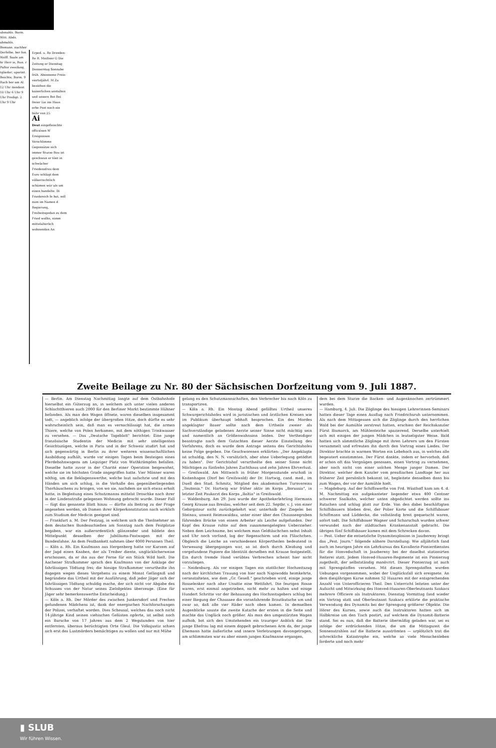ubmahls. Borm. Witt. Abds. abmahls. Bemann. nachher Derfelbe. ber fon. Wolff. Saale am hr Herr ie, Run. r Paftor zweifang. tglieder; uperint. Beichte; Borm. 9 Rach ber am Al. 12 Uhr itendent 10 Uhr 6 Uhr 9 Uhr Predigt: 2 Uhr 9 Uhr
Erped. u. Re Dresden-Re R. Meißner G Die Zeitung er Dienstag Donnerstag Sonnabe früh. Abonneme Preis: vierteljährl. M Zu beziehen die kaiserlichen anstalten und unsere Bot Bei freier Lie ins Haus erhe Post noch ein bühr von 25
Ai
Deut eingefleischte officiösen W Ereignissen Verschlimme Gegensätze sich immer Sturze Bou ist geschwun er tönt in schwächer Friedensfreu dem Euro schlägt dem völkerrechtlich schämen wür als um einen handelte. Di Frankreich fe hat, soll num im Namen d Regierung, Freiheitsgedan zu dem Fried wollte, nimm mittelalterlich wohnenden An
Zweite Beilage zu Nr. 80 der Sächsischen Dorfzeitung vom 9. Juli 1887.
— Berlin. Am Dienstag Nachmittag langte auf dem Ostbahnhofe hierselbst ein Güterzug an, in welchem sich unter vielen anderen Schlachtthieren auch 2000 für den Berliner Markt bestimmte Hühner befanden. Als man den Wagen öffnete, waren dieselben insgesammt todt, — angeblich infolge der übergroßen Hitze, doch dürfte es sehr wahrscheinlich sein, daß man es vernachlässigt hat, die armen Thiere, welche von Polen herkamen, mit dem nöthigen Trinkwasser zu versehen. — Das „Deutsche Tageblatt" berichtet: Eine junge französische Studentin der Medicin mit sehr intelligenten Gesichtszügen, welche in Paris und in der Schweiz studirt hat und sich gegenwärtig in Berlin zu ihrer weiteren wissenschaftlichen Ausbildung aufhält, wurde vor einigen Tagen beim Besteigen eines Pferdebahnwagens am Leipziger Platz von Wuthkrämpfen befallen. Dieselbe hatte zuvor in der Charité einer Operation beigewohnt, welche sie im höchsten Grade angegriffen hatte. Vier Männer waren nöthig, um die Beklagenswerthe, welche laut aufschrie und mit den Händen um sich schlug, in die Vorhalle des gegenüberliegenden Thorhäuschens zu bringen, von wo sie, nachdem sie sich etwas erholt hatte, in Begleitung eines Schutzmanns mittelst Droschke nach ihrer in der Lindenstraße gelegenen Wohnung gebracht wurde. Dieser Fall — fügt das genannte Blatt hinzu — dürfte als Beitrag zu der Frage angesehen werden, ob Damen ihrer Körperkonstitution nach wirklich zum Studium der Medicin geeignet sind.
— Frankfurt a. M. Der Festzug, in welchem sich die Theilnehmer an dem deutschen Bundesschießen am Sonntag nach dem Festplatze begaben, war ein außerordentlich glänzender und bildete den Mittelpunkt desselben der Jubiläums-Festwagen mit der Bundesfahne. An dem Festbankett nahmen über 4000 Personen Theil.
— Köln a. Rh. Ein Kaufmann aus Hergenberg hatte vor Kurzem auf der Jagd einen Knaben, der als Treiber diente, unglücklicherweise erschossen, da er ihn aus der Ferne für ein Stück Wild hielt. Die Aachener Strafkammer sprach den Kaufmann von der Anklage der fahrlässigen Tödtung frei; die hiesige Strafkammer verurtheilte ihn dagegen wegen dieses Vergehens zu einem Monat Gefängniß und begründete das Urtheil mit der Ausführung, daß jeder Jäger sich der fahrlässigen Tödtung schuldig mache, der sich nicht vor Abgabe des Schusses von der Natur seines Zielobjektes überzeuge. (Eine für Jäger sehr bemerkenswerthe Entscheidung.)
— Köln a. Rh. Der Mörder des zwischen Junkersdorf und Frechen gefundenen Mädchens ist, dank der energischen Nachforschungen der Polizei, verhaftet worden. Dies Scheusal, welches das noch nicht 14-jährige Kind seinen viehischen Gelüsten opferte, ist selbst noch ein Bursche von 17 Jahren aus dem 2 Wegstunden von hier entfernten, überaus berüchtigten Orte Gleul. Die Volksjustiz schien sich erst des Lustmörders bemächtigen zu wollen und nur mit Mühe
gelang es den Schutzmannschaften, den Verbrecher bis nach Köln zu transportiren.
— Köln a. Rh. Ein Montag Abend gefälltes Urtheil unseres Schwurgerichtshofes wird in juristischen und ärztlichen Kreisen wie im Publikum überhaupt lebhaft besprochen. Ein des Mordes angeklagter Bauer sollte nach dem Urtheile zweier als Sachverständige geladenen Aerzte seiner Sinne nicht mächtig sein und namentlich an Größenwahnsinn leiden. Der Vertheidiger beantragte nach dem Gutachten dieser Aerzte Einstellung des Verfahrens, doch es wurde dem Antrage seitens des Gerichtshofes keine Folge gegeben. Die Geschworenen erklärten: „Der Angeklagte ist schuldig, den N. N. vorsätzlich, aber ohne Ueberlegung getödtet zu haben". Der Gerichtshof verurtheilte den seiner Sinne nicht Mächtigen zu fünfzehn Jahren Zuchthaus und zehn Jahren Ehrverlust.
— Greifswald. Am Mittwoch in früher Morgenstunde erschoß in Koitenhagen (Dorf bei Greifswald) der Dr. Hartwig, cand. med., im Duell den Stud. Schmitz, Mitglied des akademischen Turnvereins „Teutonia." Dr. Hartwig war früher aktiv im Korps „Borussia", in letzter Zeit Paukarzt des Korps „Baltia" in Greifswald.
— Waldenburg. Am 29. Juni wurde der Apothekerlehrling Hermann Georg Krause aus Breslau, welcher seit dem 22. Septbr. v. J. von einer Gebirgstour nicht zurückgekehrt war, unterhalb der Ziegelei bei Steinau, unweit Reimswaldau, unter einer über den Chausseegraben führenden Brücke von einem Arbeiter als Leiche aufgefunden. Der Kopf des Krause ruhte auf dem zusammengelegten Ueberzieher. Neben dem Leichname, bei welchem man Geldtäschchen nebst Inhalt und Uhr noch vorfand, lag der Regenschirm und ein Fläschchen. Obgleich die Leiche an verschiedenen Körpertheilen bedeutend in Verwesung übergegangen war, so ist doch durch Kleidung und vorgefundene Papiere die Identität derselben mit Krause festgestellt. Ein durch fremde Hand verübtes Verbrechen scheint hier nicht vorzuliegen.
— Neidenburg. Als vor einigen Tagen ein stattlicher Hochzeitszug nach der kirchlichen Trauung von hier nach Napiwodda heimkehrte, veranstalteten, wie dem „Gr. Gesell." geschrieben wird, einige junge Rosselenker nach alter Unsitte eine Wettfahrt. Die feurigen Rosse waren, erst einmal angetrieben, nicht mehr zu halten und einige Hundert Schritte vor der Behausung des Hochzeitsgebers schlug bei einer Biegung der Chaussee die voranfahrende Brautkutsche um und zwar so, daß alle vier Räder nach oben kamen. In demselben Augenblicke sauste die zweite Kutsche der ersten in die Seite und machte das Unglück noch größer. Als man den umgestürzten Wagen aufhob, bot sich den Umstehenden ein trauriger Anblick dar. Die junge Ehefrau lag mit einem doppelt gebrochenen Arm da, der junge Ehemann hatte äußerliche und innere Verletzungen davongetragen, am schlimmsten war es aber einem jungen Kaufmanne ergangen,
dem bei dem Sturze die Backen- und Augenknochen zertrümmert wurden.
— Hamburg, 4. Juli. Die Zöglinge des hiesigen Lehrerinnen-Seminars hatten dieser Tage einen Ausflug nach Friedrichsruh unternommen. Als nach dem Mittagessen sich die Zöglinge durch den herrlichen Wald bei der Aumühle zerstreut hatten, erschien der Reichskanzler Fürst Bismarck, am Mühlenteiche spazierend. Derselbe unterhielt sich mit einigen der jungen Mädchen in leutseligster Weise. Bald hatten sich sämmtliche Zöglinge mit ihren Lehrern um den Fürsten versammelt und erfreuten ihn durch den Vortrag eines Liedes. Der Direktor brachte in warmen Worten ein Lebehoch aus, in welches alle begeistert einstimmten. Der Fürst dankte, indem er hervorhob, daß er schon oft das Vergnügen genossen, einen Vortrag zu vernehmen, aber noch nicht von einer solchen Menge junger Damen. Der Direktor, welcher dem Kanzler vom preußischen Landtage her aus früherer Zeit persönlich bekannt ist, begleitete denselben dann bis zum Wagen, der vor der Aumühle hielt.
— Magdeburg. Auf der Schiffswerfte von Frd. Wüsthoff kam am 4. d. M. Nachmittag ein aufgekanteter liegender etwa 400 Centner schwerer Saalkahn, welcher unten abgedichtet werden sollte ins Rutschen und schlug platt zur Erde. Von den dabei beschäftigten Schiffsbauern blieben drei, der Polier Korte und die Schiffsbauer Schiffmann und Lüddecke, die vollständig breit gequetscht waren, sofort todt. Die Schiffsbauer Wagner und Scharschuh wurden schwer verwundet nach der städtischen Krankenanstalt gebracht. Die übrigen fünf Schiffsbauer kamen mit dem Schrecken davon.
— Pest. Ueber die entsetzliche Dynamitexplosion in Jaszbereny bringt das „Pest. Journ." folgende nähere Darstellung: Wie alljährlich fand auch im heurigen Jahre ein Lehrkursus des Kavallerie-Pionierdienstes für die Honvedschaft in Jaszbereny bei der daselbst stationirten Reiterei statt. Jedem Honved-Husaren-Regimente ist ein Pionierzug zugetheilt, der selbstständig manövrirt. Dieser Pionierzug ist auch mit Sprengstoffen versehen. Mit diesen Sprengstoffen wurden Uebungen vorgenommen, wobei der Unglücksfall sich ereignete. An dem diesjährigen Kurse nahmen 52 Husaren mit der entsprechenden Anzahl von Unterofficieren Theil. Den Unterricht leiteten unter der Aufsicht und Mitwirkung des Honved-Husaren-Oberleutnants Szakacs mehrere Officiere als Instruktoren. Dienstag Vormittag fand wieder ein Vortrag statt und Oberleutnant Szakacs erklärte die praktische Verwendung des Dynamits bei der Sprengung größerer Objekte. Die Hörer des Kurses, sowie auch die Instruktoren hatten sich im Halbkreise um den Tisch postirt, auf welchem die Dynamit-Batterie stand. Sei es nun, daß die Batterie übermäßig geladen war, sei es infolge der erdrückenden Hitze, die um die Mittagszeit die Sonnenstrahlen auf die Batterie ausströmten — urplötzlich trat die schreckliche Katastrophe ein, welche so viele Menschenleben forderte und noch mehr
▮ SLUB
Wir führen Wissen.